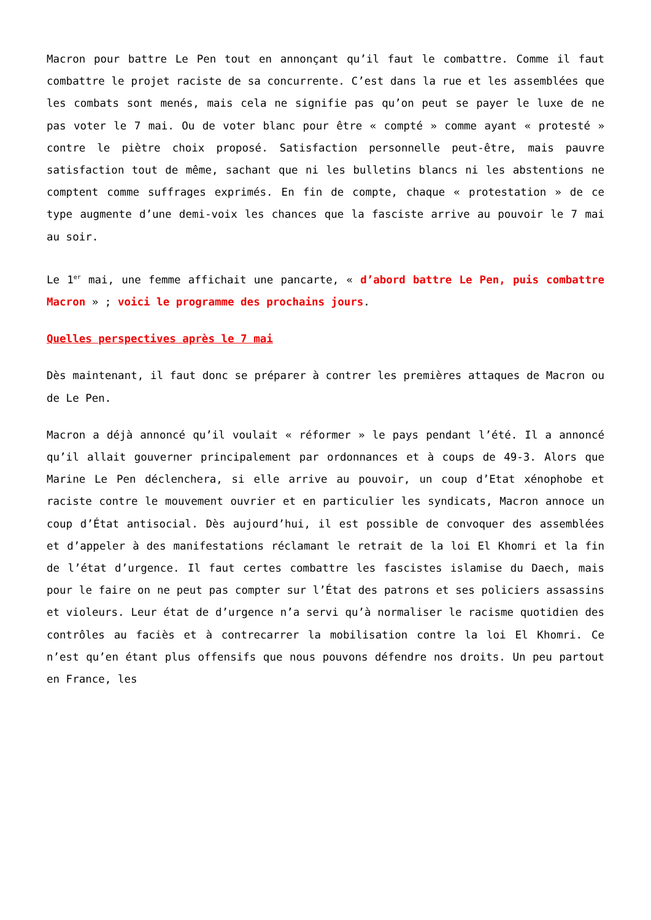Macron pour battre Le Pen tout en annonçant qu’il faut le combattre. Comme il faut combattre le projet raciste de sa concurrente. C’est dans la rue et les assemblées que les combats sont menés, mais cela ne signifie pas qu’on peut se payer le luxe de ne pas voter le 7 mai. Ou de voter blanc pour être « compté » comme ayant « protesté » contre le piètre choix proposé. Satisfaction personnelle peut-être, mais pauvre satisfaction tout de même, sachant que ni les bulletins blancs ni les abstentions ne comptent comme suffrages exprimés. En fin de compte, chaque « protestation » de ce type augmente d’une demi-voix les chances que la fasciste arrive au pouvoir le 7 mai au soir.
Le 1<sup>er</sup> mai, une femme affichait une pancarte, « d’abord battre Le Pen, puis combattre Macron » ; voici le programme des prochains jours.
Quelles perspectives après le 7 mai
Dès maintenant, il faut donc se préparer à contrer les premières attaques de Macron ou de Le Pen.
Macron a déjà annoncé qu’il voulait « réformer » le pays pendant l’été. Il a annoncé qu’il allait gouverner principalement par ordonnances et à coups de 49-3. Alors que Marine Le Pen déclenchera, si elle arrive au pouvoir, un coup d’Etat xénophobe et raciste contre le mouvement ouvrier et en particulier les syndicats, Macron annoce un coup d’État antisocial. Dès aujourd’hui, il est possible de convoquer des assemblées et d’appeler à des manifestations réclamant le retrait de la loi El Khomri et la fin de l’état d’urgence. Il faut certes combattre les fascistes islamise du Daech, mais pour le faire on ne peut pas compter sur l’État des patrons et ses policiers assassins et violeurs. Leur état de d’urgence n’a servi qu’à normaliser le racisme quotidien des contrôles au faciès et à contrecarrer la mobilisation contre la loi El Khomri. Ce n’est qu’en étant plus offensifs que nous pouvons défendre nos droits. Un peu partout en France, les